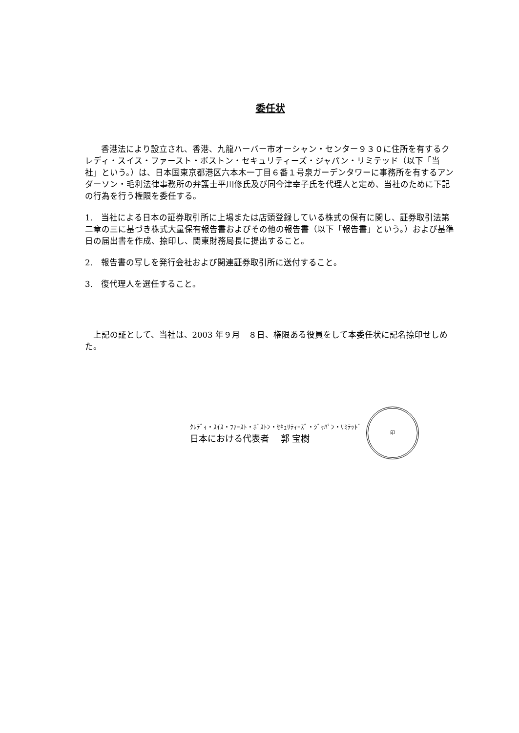委任状
香港法により設立され、香港、九龍ハーバー市オーシャン・センター９３０に住所を有するクレディ・スイス・ファースト・ボストン・セキュリティーズ・ジャパン・リミテッド（以下「当社」という。）は、日本国東京都港区六本木一丁目６番１号泉ガーデンタワーに事務所を有するアンダーソン・毛利法律事務所の弁護士平川修氏及び同今津幸子氏を代理人と定め、当社のために下記の行為を行う権限を委任する。
1.　当社による日本の証券取引所に上場または店頭登録している株式の保有に関し、証券取引法第二章の三に基づき株式大量保有報告書およびその他の報告書（以下「報告書」という。）および基準日の届出書を作成、捺印し、関東財務局長に提出すること。
2.　報告書の写しを発行会社および関連証券取引所に送付すること。
3.　復代理人を選任すること。
上記の証として、当社は、2003 年９月　８日、権限ある役員をして本委任状に記名捺印せしめた。
ｸﾚﾃﾞｨ・ｽｲｽ・ﾌｧｰｽﾄ・ﾎﾞｽﾄﾝ・ｾｷｭﾘﾃｨｰｽﾞ・ｼﾞｬﾊﾟﾝ・ﾘﾐﾃｯﾄﾞ
日本における代表者　 郭 宝樹
印